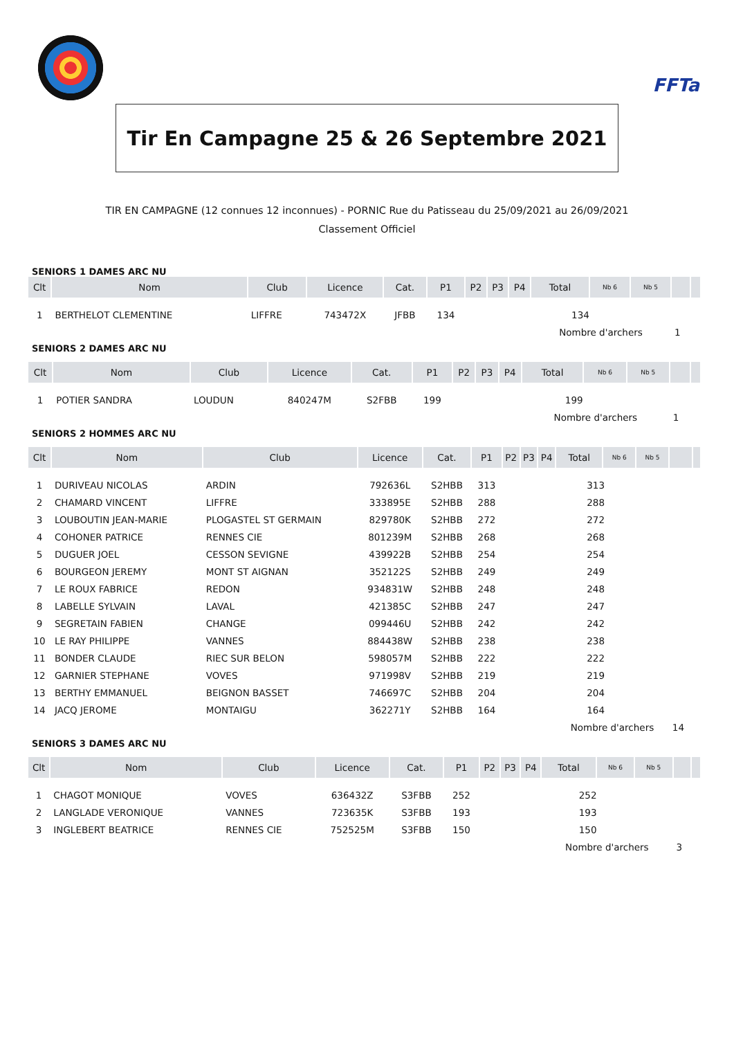FFTa
Tir En Campagne 25 & 26 Septembre 2021
TIR EN CAMPAGNE (12 connues 12 inconnues) - PORNIC Rue du Patisseau du 25/09/2021 au 26/09/2021
Classement Officiel
SENIORS 1 DAMES ARC NU
| Clt | Nom | Club | Licence | Cat. | P1 | P2 | P3 | P4 | Total | Nb 6 | Nb 5 | | |
| --- | --- | --- | --- | --- | --- | --- | --- | --- | --- | --- | --- | --- | --- |
| 1 | BERTHELOT CLEMENTINE | LIFFRE | 743472X | JFBB | 134 | | | | 134 | | | | |
| | | | | | | | | | Nombre d'archers | | | 1 | |
SENIORS 2 DAMES ARC NU
| Clt | Nom | Club | Licence | Cat. | P1 | P2 | P3 | P4 | Total | Nb 6 | Nb 5 | | |
| --- | --- | --- | --- | --- | --- | --- | --- | --- | --- | --- | --- | --- | --- |
| 1 | POTIER SANDRA | LOUDUN | 840247M | S2FBB | 199 | | | | 199 | | | | |
| | | | | | | | | | Nombre d'archers | | | 1 | |
SENIORS 2 HOMMES ARC NU
| Clt | Nom | Club | Licence | Cat. | P1 | P2 | P3 | P4 | Total | Nb 6 | Nb 5 | | |
| --- | --- | --- | --- | --- | --- | --- | --- | --- | --- | --- | --- | --- | --- |
| 1 | DURIVEAU NICOLAS | ARDIN | 792636L | S2HBB | 313 | | | | 313 | | | | |
| 2 | CHAMARD VINCENT | LIFFRE | 333895E | S2HBB | 288 | | | | 288 | | | | |
| 3 | LOUBOUTIN JEAN-MARIE | PLOGASTEL ST GERMAIN | 829780K | S2HBB | 272 | | | | 272 | | | | |
| 4 | COHONER PATRICE | RENNES CIE | 801239M | S2HBB | 268 | | | | 268 | | | | |
| 5 | DUGUER JOEL | CESSON SEVIGNE | 439922B | S2HBB | 254 | | | | 254 | | | | |
| 6 | BOURGEON JEREMY | MONT ST AIGNAN | 352122S | S2HBB | 249 | | | | 249 | | | | |
| 7 | LE ROUX FABRICE | REDON | 934831W | S2HBB | 248 | | | | 248 | | | | |
| 8 | LABELLE SYLVAIN | LAVAL | 421385C | S2HBB | 247 | | | | 247 | | | | |
| 9 | SEGRETAIN FABIEN | CHANGE | 099446U | S2HBB | 242 | | | | 242 | | | | |
| 10 | LE RAY PHILIPPE | VANNES | 884438W | S2HBB | 238 | | | | 238 | | | | |
| 11 | BONDER CLAUDE | RIEC SUR BELON | 598057M | S2HBB | 222 | | | | 222 | | | | |
| 12 | GARNIER STEPHANE | VOVES | 971998V | S2HBB | 219 | | | | 219 | | | | |
| 13 | BERTHY EMMANUEL | BEIGNON BASSET | 746697C | S2HBB | 204 | | | | 204 | | | | |
| 14 | JACQ JEROME | MONTAIGU | 362271Y | S2HBB | 164 | | | | 164 | | | | |
| | | | | | | | | | Nombre d'archers | | | 14 | |
SENIORS 3 DAMES ARC NU
| Clt | Nom | Club | Licence | Cat. | P1 | P2 | P3 | P4 | Total | Nb 6 | Nb 5 | | |
| --- | --- | --- | --- | --- | --- | --- | --- | --- | --- | --- | --- | --- | --- |
| 1 | CHAGOT MONIQUE | VOVES | 636432Z | S3FBB | 252 | | | | 252 | | | | |
| 2 | LANGLADE VERONIQUE | VANNES | 723635K | S3FBB | 193 | | | | 193 | | | | |
| 3 | INGLEBERT BEATRICE | RENNES CIE | 752525M | S3FBB | 150 | | | | 150 | | | | |
| | | | | | | | | | Nombre d'archers | | | 3 | |